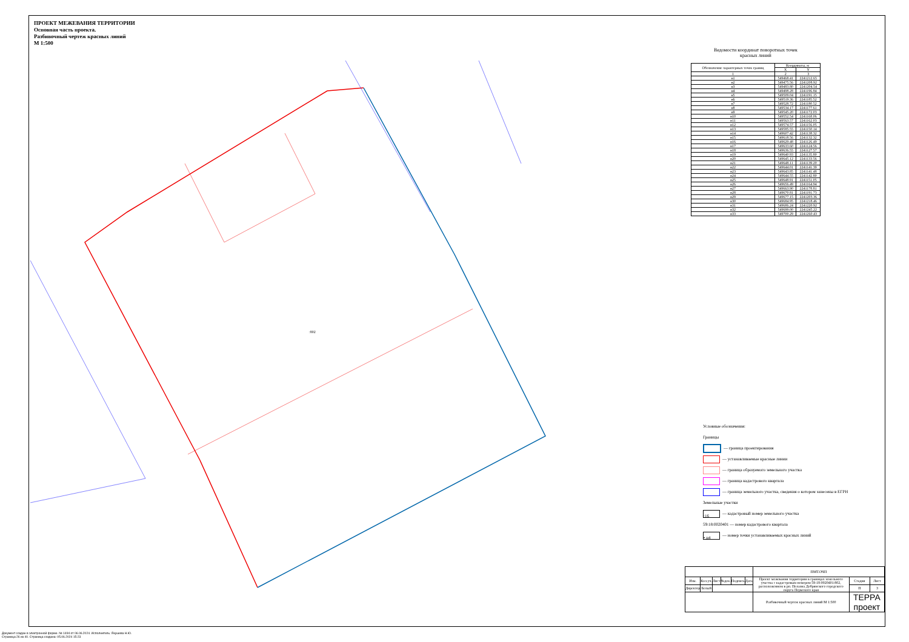ПРОЕКТ МЕЖЕВАНИЯ ТЕРРИТОРИИ
Основная часть проекта.
Разбивочный чертеж красных линий
М 1:500
:802
Ведомости координат поворотных точек
красных линий
| Обозначение характерных точек границ | Координаты, м | |
| --- | --- | --- |
| | X | Y |
| 1 | 2 | 3 |
| н1 | 549468.41 | 2241212.65 |
| н2 | 549475.56 | 2241208.92 |
| н3 | 549483.80 | 2241204.54 |
| н4 | 549498.28 | 2241196.84 |
| н5 | 549509.04 | 2241191.15 |
| н6 | 549519.36 | 2241185.52 |
| н7 | 549528.72 | 2241180.52 |
| н8 | 549534.17 | 2241177.61 |
| н9 | 549545.20 | 2241172.03 |
| н10 | 549552.54 | 2241168.06 |
| н11 | 549563.57 | 2241162.03 |
| н12 | 549574.57 | 2241156.05 |
| н13 | 549585.55 | 2241150.14 |
| н14 | 549607.42 | 2241138.32 |
| н15 | 549618.56 | 2241132.32 |
| н16 | 549629.48 | 2241126.49 |
| н17 | 549633.60 | 2241124.56 |
| н18 | 549636.55 | 2241127.57 |
| н19 | 549640.93 | 2241135.80 |
| н20 | 549645.12 | 2241133.56 |
| н21 | 549648.11 | 2241139.20 |
| н22 | 549644.01 | 2241141.39 |
| н23 | 549643.85 | 2241141.48 |
| н24 | 549644.55 | 2241142.80 |
| н25 | 549648.91 | 2241151.05 |
| н26 | 549656.49 | 2241164.94 |
| н27 | 549663.90 | 2241178.81 |
| н28 | 549670.81 | 2241191.73 |
| н29 | 549677.15 | 2241203.36 |
| н30 | 549684.95 | 2241218.46 |
| н31 | 549686.24 | 2241220.92 |
| н32 | 549699.00 | 2241245.22 |
| н33 | 549700.29 | 2241260.43 |
Условные обозначения:
Границы
— граница проектирования
— устанавливаемые красные линии
— граница образуемого земельного участка
— граница кадастрового квартала
— граница земельного участка, сведения о котором занесены в ЕГРН
Земельные участки
:16 — кадастровый номер земельного участка
59:18:0020401 — номер кадастрового квартала
• н4 — номер точки устанавливаемых красных линий
| | | | | | | ПМТ.ОЧП | | |
| Изм. | Кол.уч. | Лист | №док. | Подпись | Дата | Проект межевания территории в границах земельного участка с кадастровым номером 59:18:0020401:802, расположенном в рп. Полазна Добрянского городского округа Пермского края | Стадия | Лист |
| Директор | Белый | | | | | | П | 3 |
| | | | | | | Разбивочный чертеж красных линий М 1:500 | ТЕРРА проект | |
Документ создан в электронной форме. № 1494 от 06.06.2024. Исполнитель: Якушева Н.Ю.
Страница 26 из 40. Страница создана: 05.06.2024 15:23